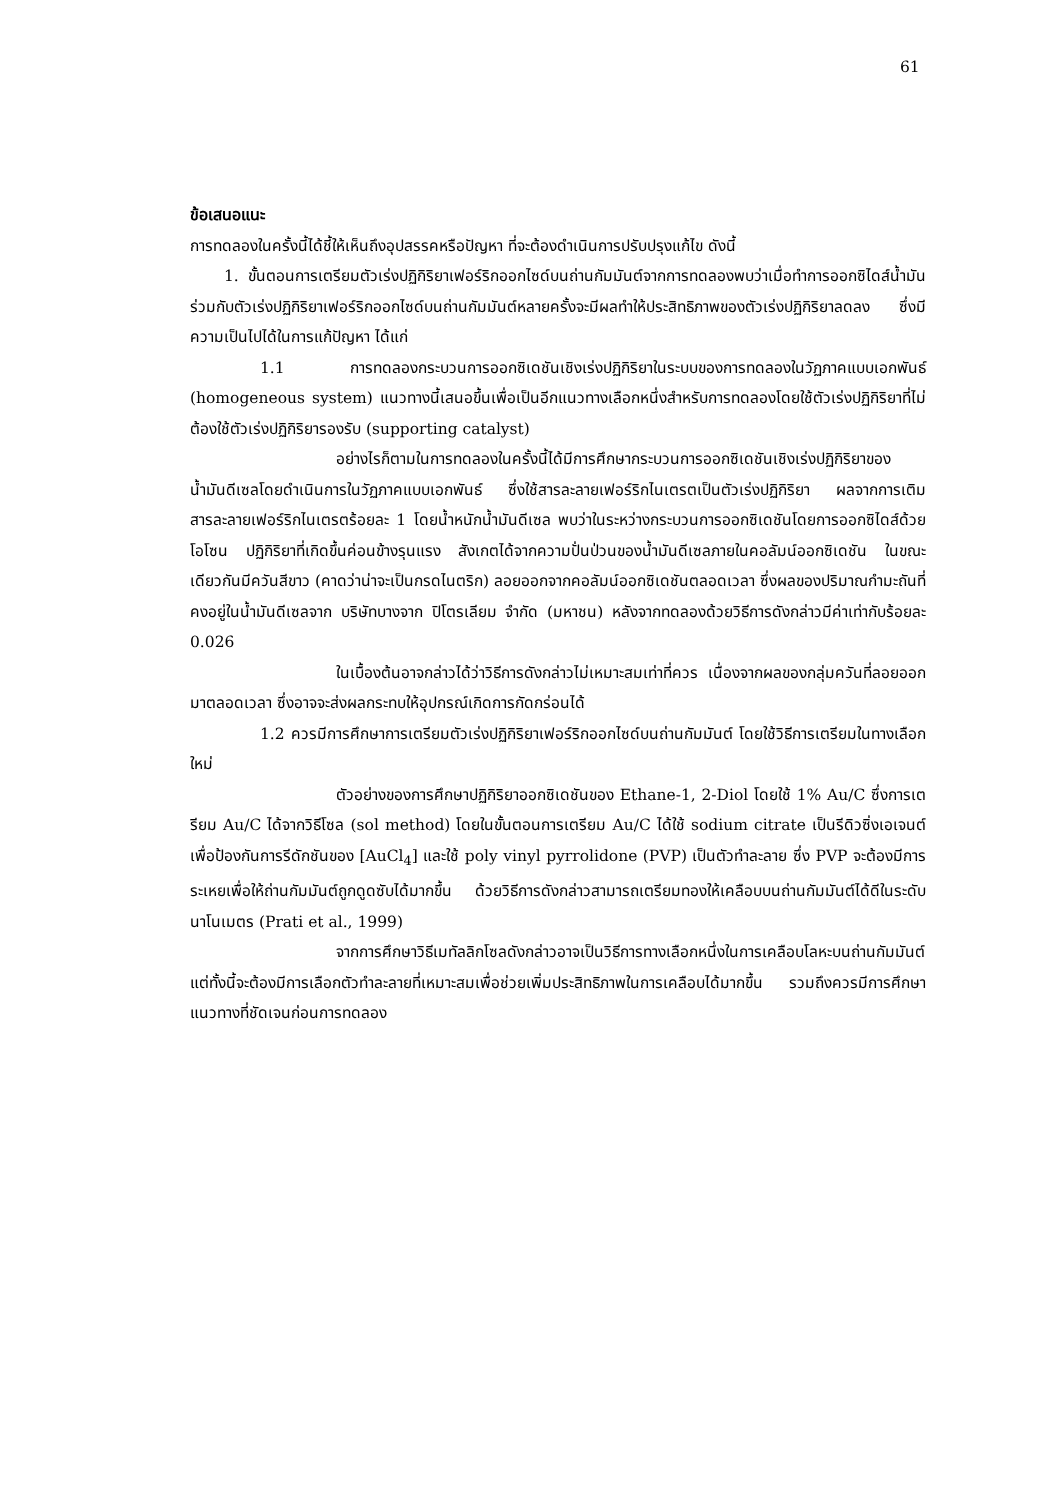61
ข้อเสนอแนะ
การทดลองในครั้งนี้ได้ชี้ให้เห็นถึงอุปสรรคหรือปัญหา ที่จะต้องดำเนินการปรับปรุงแก้ไข ดังนี้
1. ขั้นตอนการเตรียมตัวเร่งปฏิกิริยาเฟอร์ริกออกไซด์บนถ่านกัมมันต์จากการทดลองพบว่าเมื่อทำการออกซิไดส์น้ำมันร่วมกับตัวเร่งปฏิกิริยาเฟอร์ริกออกไซด์บนถ่านกัมมันต์หลายครั้งจะมีผลทำให้ประสิทธิภาพของตัวเร่งปฏิกิริยาลดลง ซึ่งมีความเป็นไปได้ในการแก้ปัญหา ได้แก่
1.1 การทดลองกระบวนการออกซิเดชันเชิงเร่งปฏิกิริยาในระบบของการทดลองในวัฏภาคแบบเอกพันธ์ (homogeneous system) แนวทางนี้เสนอขึ้นเพื่อเป็นอีกแนวทางเลือกหนึ่งสำหรับการทดลองโดยใช้ตัวเร่งปฏิกิริยาที่ไม่ต้องใช้ตัวเร่งปฏิกิริยารองรับ (supporting catalyst)
อย่างไรก็ตามในการทดลองในครั้งนี้ได้มีการศึกษากระบวนการออกซิเดชันเชิงเร่งปฏิกิริยาของน้ำมันดีเซลโดยดำเนินการในวัฏภาคแบบเอกพันธ์ ซึ่งใช้สารละลายเฟอร์ริกไนเตรตเป็นตัวเร่งปฏิกิริยา ผลจากการเติมสารละลายเฟอร์ริกไนเตรตร้อยละ 1 โดยน้ำหนักน้ำมันดีเซล พบว่าในระหว่างกระบวนการออกซิเดชันโดยการออกซิไดส์ด้วยโอโซน ปฏิกิริยาที่เกิดขึ้นค่อนข้างรุนแรง สังเกตได้จากความปั่นป่วนของน้ำมันดีเซลภายในคอลัมน์ออกซิเดชัน ในขณะเดียวกันมีควันสีขาว (คาดว่าน่าจะเป็นกรดไนตริก) ลอยออกจากคอลัมน์ออกซิเดชันตลอดเวลา ซึ่งผลของปริมาณกำมะถันที่คงอยู่ในน้ำมันดีเซลจาก บริษัทบางจาก ปิโตรเลียม จำกัด (มหาชน) หลังจากทดลองด้วยวิธีการดังกล่าวมีค่าเท่ากับร้อยละ 0.026
ในเบื้องต้นอาจกล่าวได้ว่าวิธีการดังกล่าวไม่เหมาะสมเท่าที่ควร เนื่องจากผลของกลุ่มควันที่ลอยออกมาตลอดเวลา ซึ่งอาจจะส่งผลกระทบให้อุปกรณ์เกิดการกัดกร่อนได้
1.2 ควรมีการศึกษาการเตรียมตัวเร่งปฏิกิริยาเฟอร์ริกออกไซด์บนถ่านกัมมันต์ โดยใช้วิธีการเตรียมในทางเลือกใหม่
ตัวอย่างของการศึกษาปฏิกิริยาออกซิเดชันของ Ethane-1, 2-Diol โดยใช้ 1% Au/C ซึ่งการเตรียม Au/C ได้จากวิธีโซล (sol method) โดยในขั้นตอนการเตรียม Au/C ได้ใช้ sodium citrate เป็นรีดิวซิ่งเอเจนต์ เพื่อป้องกันการรีดักชันของ [AuCl<sub>4</sub>] และใช้ poly vinyl pyrrolidone (PVP) เป็นตัวทำละลาย ซึ่ง PVP จะต้องมีการระเหยเพื่อให้ถ่านกัมมันต์ถูกดูดซับได้มากขึ้น ด้วยวิธีการดังกล่าวสามารถเตรียมทองให้เคลือบบนถ่านกัมมันต์ได้ดีในระดับนาโนเมตร (Prati et al., 1999)
จากการศึกษาวิธีเมทัลลิกโซลดังกล่าวอาจเป็นวิธีการทางเลือกหนึ่งในการเคลือบโลหะบนถ่านกัมมันต์ แต่ทั้งนี้จะต้องมีการเลือกตัวทำละลายที่เหมาะสมเพื่อช่วยเพิ่มประสิทธิภาพในการเคลือบได้มากขึ้น รวมถึงควรมีการศึกษาแนวทางที่ชัดเจนก่อนการทดลอง